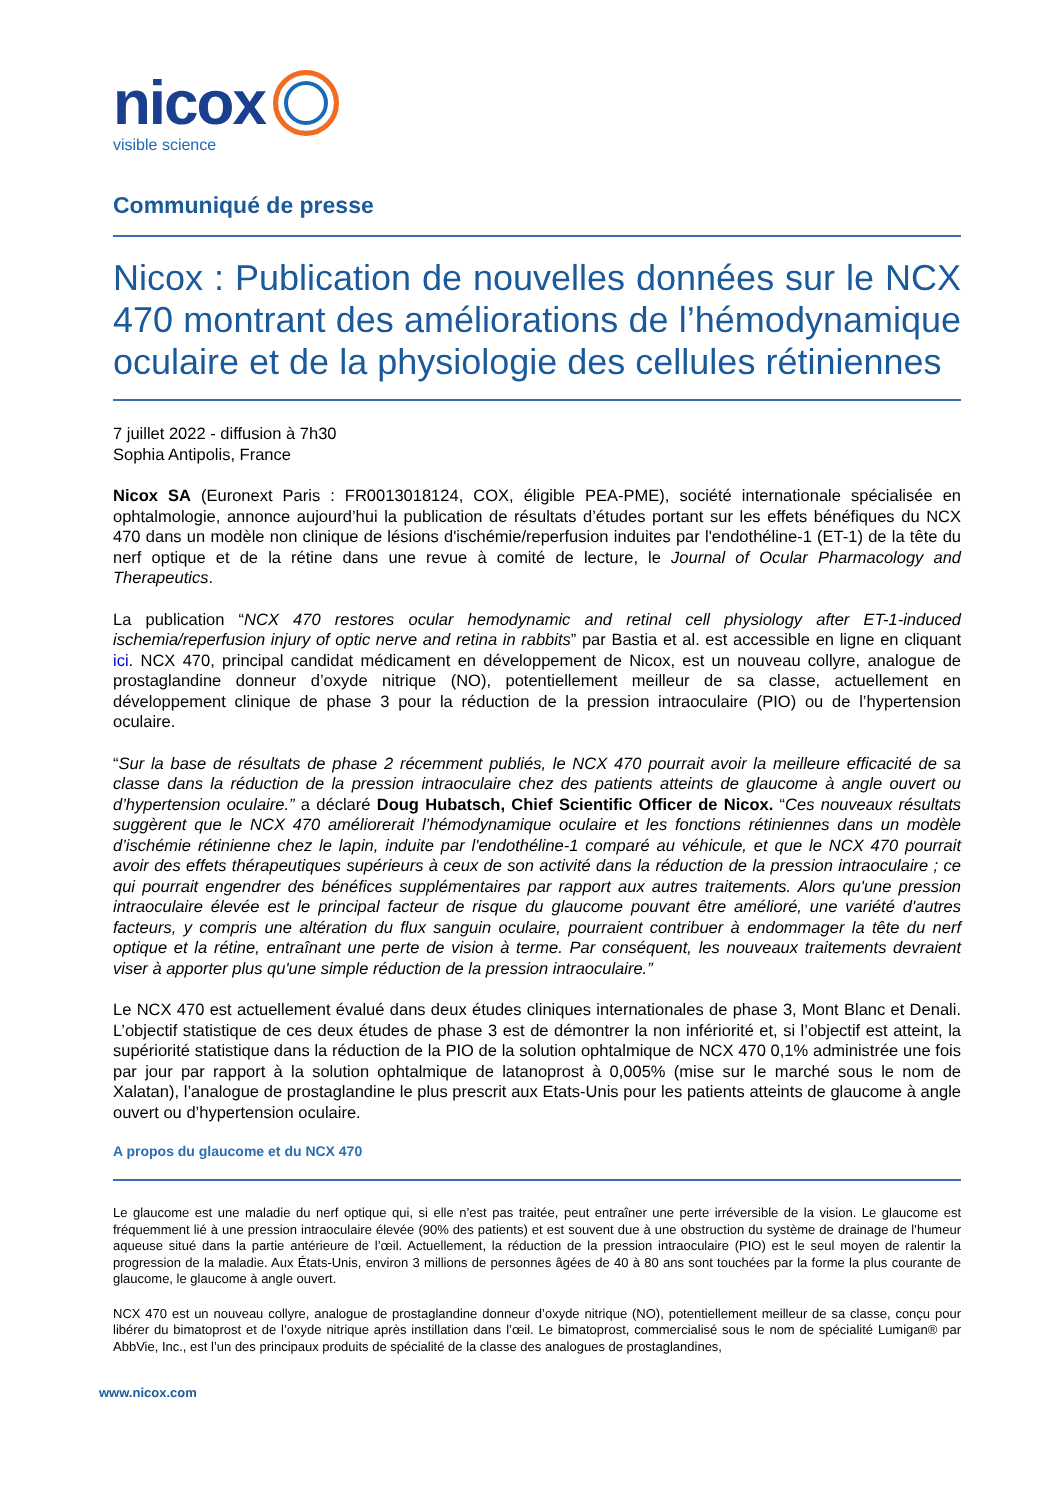nicox
visible science
Communiqué de presse
Nicox : Publication de nouvelles données sur le NCX 470 montrant des améliorations de l’hémodynamique oculaire et de la physiologie des cellules rétiniennes
7 juillet 2022 - diffusion à 7h30
Sophia Antipolis, France
Nicox SA (Euronext Paris : FR0013018124, COX, éligible PEA-PME), société internationale spécialisée en ophtalmologie, annonce aujourd’hui la publication de résultats d’études portant sur les effets bénéfiques du NCX 470 dans un modèle non clinique de lésions d'ischémie/reperfusion induites par l'endothéline-1 (ET-1) de la tête du nerf optique et de la rétine dans une revue à comité de lecture, le Journal of Ocular Pharmacology and Therapeutics.
La publication “NCX 470 restores ocular hemodynamic and retinal cell physiology after ET-1-induced ischemia/reperfusion injury of optic nerve and retina in rabbits” par Bastia et al. est accessible en ligne en cliquant ici. NCX 470, principal candidat médicament en développement de Nicox, est un nouveau collyre, analogue de prostaglandine donneur d’oxyde nitrique (NO), potentiellement meilleur de sa classe, actuellement en développement clinique de phase 3 pour la réduction de la pression intraoculaire (PIO) ou de l’hypertension oculaire.
“Sur la base de résultats de phase 2 récemment publiés, le NCX 470 pourrait avoir la meilleure efficacité de sa classe dans la réduction de la pression intraoculaire chez des patients atteints de glaucome à angle ouvert ou d’hypertension oculaire.” a déclaré Doug Hubatsch, Chief Scientific Officer de Nicox. “Ces nouveaux résultats suggèrent que le NCX 470 améliorerait l’hémodynamique oculaire et les fonctions rétiniennes dans un modèle d’ischémie rétinienne chez le lapin, induite par l'endothéline-1 comparé au véhicule, et que le NCX 470 pourrait avoir des effets thérapeutiques supérieurs à ceux de son activité dans la réduction de la pression intraoculaire ; ce qui pourrait engendrer des bénéfices supplémentaires par rapport aux autres traitements. Alors qu'une pression intraoculaire élevée est le principal facteur de risque du glaucome pouvant être amélioré, une variété d'autres facteurs, y compris une altération du flux sanguin oculaire, pourraient contribuer à endommager la tête du nerf optique et la rétine, entraînant une perte de vision à terme. Par conséquent, les nouveaux traitements devraient viser à apporter plus qu'une simple réduction de la pression intraoculaire.”
Le NCX 470 est actuellement évalué dans deux études cliniques internationales de phase 3, Mont Blanc et Denali. L’objectif statistique de ces deux études de phase 3 est de démontrer la non infériorité et, si l’objectif est atteint, la supériorité statistique dans la réduction de la PIO de la solution ophtalmique de NCX 470 0,1% administrée une fois par jour par rapport à la solution ophtalmique de latanoprost à 0,005% (mise sur le marché sous le nom de Xalatan), l’analogue de prostaglandine le plus prescrit aux Etats-Unis pour les patients atteints de glaucome à angle ouvert ou d’hypertension oculaire.
A propos du glaucome et du NCX 470
Le glaucome est une maladie du nerf optique qui, si elle n’est pas traitée, peut entraîner une perte irréversible de la vision. Le glaucome est fréquemment lié à une pression intraoculaire élevée (90% des patients) et est souvent due à une obstruction du système de drainage de l’humeur aqueuse situé dans la partie antérieure de l’œil. Actuellement, la réduction de la pression intraoculaire (PIO) est le seul moyen de ralentir la progression de la maladie. Aux États-Unis, environ 3 millions de personnes âgées de 40 à 80 ans sont touchées par la forme la plus courante de glaucome, le glaucome à angle ouvert.
NCX 470 est un nouveau collyre, analogue de prostaglandine donneur d’oxyde nitrique (NO), potentiellement meilleur de sa classe, conçu pour libérer du bimatoprost et de l’oxyde nitrique après instillation dans l’œil. Le bimatoprost, commercialisé sous le nom de spécialité Lumigan® par AbbVie, Inc., est l’un des principaux produits de spécialité de la classe des analogues de prostaglandines,
www.nicox.com